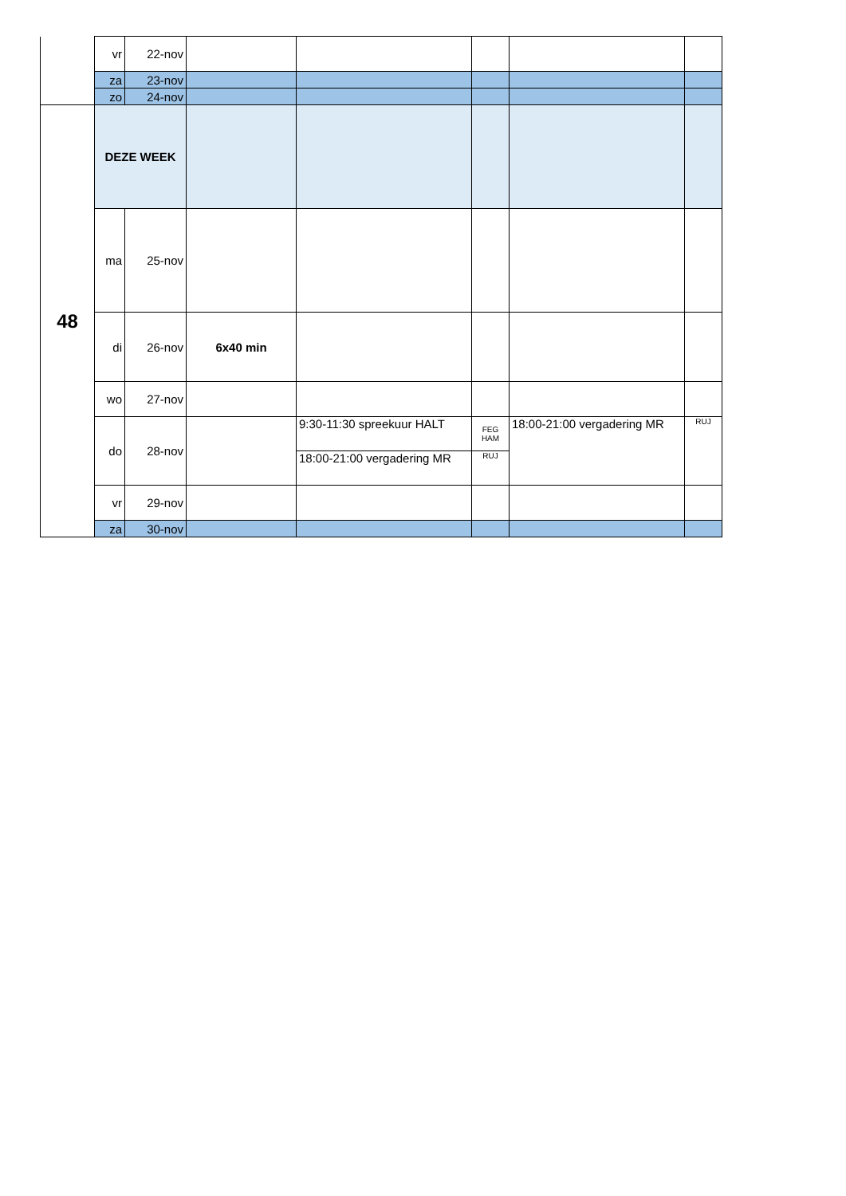| | vr | 22-nov | | | | | |
| | za | 23-nov | | | | | |
| | zo | 24-nov | | | | | |
| 48 | DEZE WEEK | | | | | | |
| | ma | 25-nov | | | | | |
| | di | 26-nov | 6x40 min | | | | |
| | wo | 27-nov | | | | | |
| | do | 28-nov | | 9:30-11:30 spreekuur HALT | FEG HAM | 18:00-21:00 vergadering MR | RUJ |
| | | | | 18:00-21:00 vergadering MR | RUJ | | |
| | vr | 29-nov | | | | | |
| | za | 30-nov | | | | | |